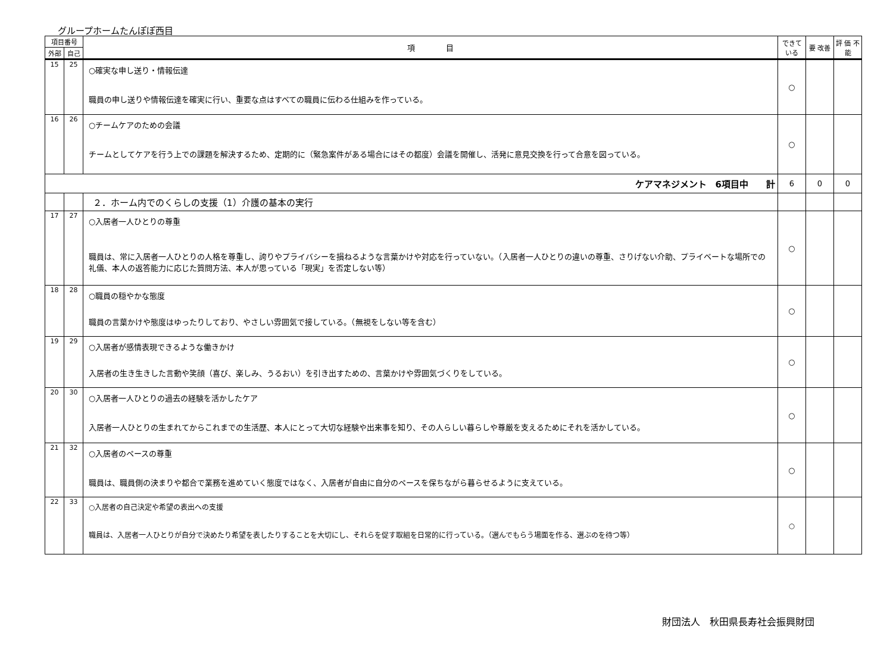グループホームたんぽぽ西目
| 項目番号 | | 項 目 | できて いる | 要 改善 | 評 価 不 能 |
| --- | --- | --- | --- | --- | --- |
| 外部 | 自己 | | | | |
| 15 | 25 | ○確実な申し送り・情報伝達 職員の申し送りや情報伝達を確実に行い、重要な点はすべての職員に伝わる仕組みを作っている。 | ○ | | |
| 16 | 26 | ○チームケアのための会議 チームとしてケアを行う上での課題を解決するため、定期的に（緊急案件がある場合にはその都度）会議を開催し、活発に意見交換を行って合意を図っている。 | ○ | | |
| ケアマネジメント 6項目中 計 | | | 6 | 0 | 0 |
| | | ２．ホーム内でのくらしの支援（1）介護の基本の実行 | | | |
| 17 | 27 | ○入居者一人ひとりの尊重 職員は、常に入居者一人ひとりの人格を尊重し、誇りやプライバシーを損ねるような言葉かけや対応を行っていない。（入居者一人ひとりの違いの尊重、さりげない介助、プライベートな場所での礼儀、本人の返答能力に応じた質問方法、本人が思っている「現実」を否定しない等） | ○ | | |
| 18 | 28 | ○職員の穏やかな態度 職員の言葉かけや態度はゆったりしており、やさしい雰囲気で接している。（無視をしない等を含む） | ○ | | |
| 19 | 29 | ○入居者が感情表現できるような働きかけ 入居者の生き生きした言動や笑顔（喜び、楽しみ、うるおい）を引き出すための、言葉かけや雰囲気づくりをしている。 | ○ | | |
| 20 | 30 | ○入居者一人ひとりの過去の経験を活かしたケア 入居者一人ひとりの生まれてからこれまでの生活歴、本人にとって大切な経験や出来事を知り、その人らしい暮らしや尊厳を支えるためにそれを活かしている。 | ○ | | |
| 21 | 32 | ○入居者のペースの尊重 職員は、職員側の決まりや都合で業務を進めていく態度ではなく、入居者が自由に自分のペースを保ちながら暮らせるように支えている。 | ○ | | |
| 22 | 33 | ○入居者の自己決定や希望の表出への支援 職員は、入居者一人ひとりが自分で決めたり希望を表したりすることを大切にし、それらを促す取組を日常的に行っている。（選んでもらう場面を作る、選ぶのを待つ等） | ○ | | |
財団法人　秋田県長寿社会振興財団